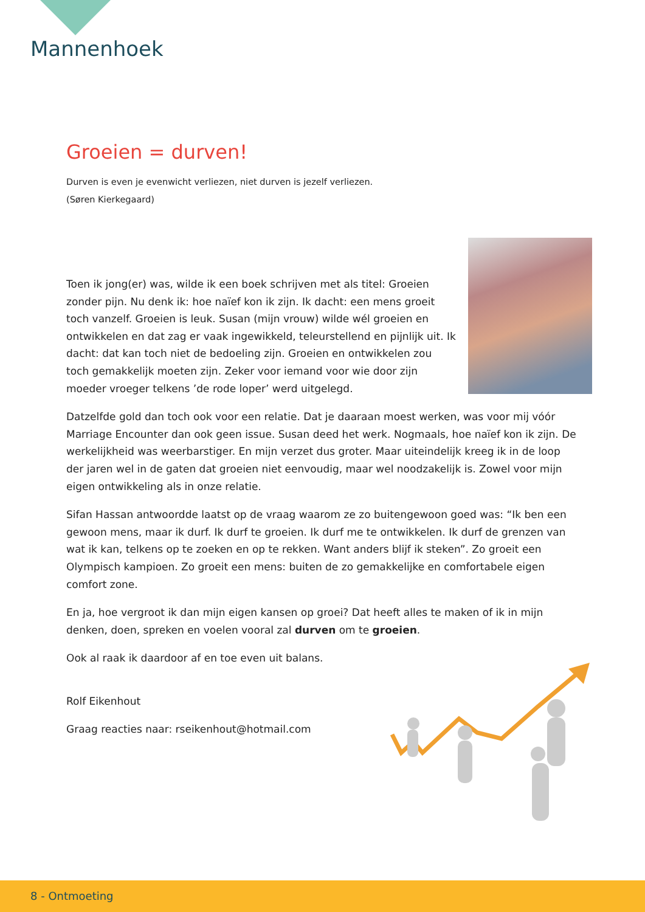Mannenhoek
Groeien = durven!
Durven is even je evenwicht verliezen, niet durven is jezelf verliezen.
(Søren Kierkegaard)
Toen ik jong(er) was, wilde ik een boek schrijven met als titel: Groeien zonder pijn. Nu denk ik: hoe naïef kon ik zijn. Ik dacht: een mens groeit toch vanzelf. Groeien is leuk. Susan (mijn vrouw) wilde wél groeien en ontwikkelen en dat zag er vaak ingewikkeld, teleurstellend en pijnlijk uit. Ik dacht: dat kan toch niet de bedoeling zijn. Groeien en ontwikkelen zou toch gemakkelijk moeten zijn. Zeker voor iemand voor wie door zijn moeder vroeger telkens ’de rode loper’ werd uitgelegd.
Datzelfde gold dan toch ook voor een relatie. Dat je daaraan moest werken, was voor mij vóór Marriage Encounter dan ook geen issue. Susan deed het werk. Nogmaals, hoe naïef kon ik zijn. De werkelijkheid was weerbarstiger. En mijn verzet dus groter. Maar uiteindelijk kreeg ik in de loop der jaren wel in de gaten dat groeien niet eenvoudig, maar wel noodzakelijk is. Zowel voor mijn eigen ontwikkeling als in onze relatie.
Sifan Hassan antwoordde laatst op de vraag waarom ze zo buitengewoon goed was: “Ik ben een gewoon mens, maar ik durf. Ik durf te groeien. Ik durf me te ontwikkelen. Ik durf de grenzen van wat ik kan, telkens op te zoeken en op te rekken. Want anders blijf ik steken”. Zo groeit een Olympisch kampioen. Zo groeit een mens: buiten de zo gemakkelijke en comfortabele eigen comfort zone.
En ja, hoe vergroot ik dan mijn eigen kansen op groei? Dat heeft alles te maken of ik in mijn denken, doen, spreken en voelen vooral zal durven om te groeien.
Ook al raak ik daardoor af en toe even uit balans.
Rolf Eikenhout
Graag reacties naar: rseikenhout@hotmail.com
8 - Ontmoeting